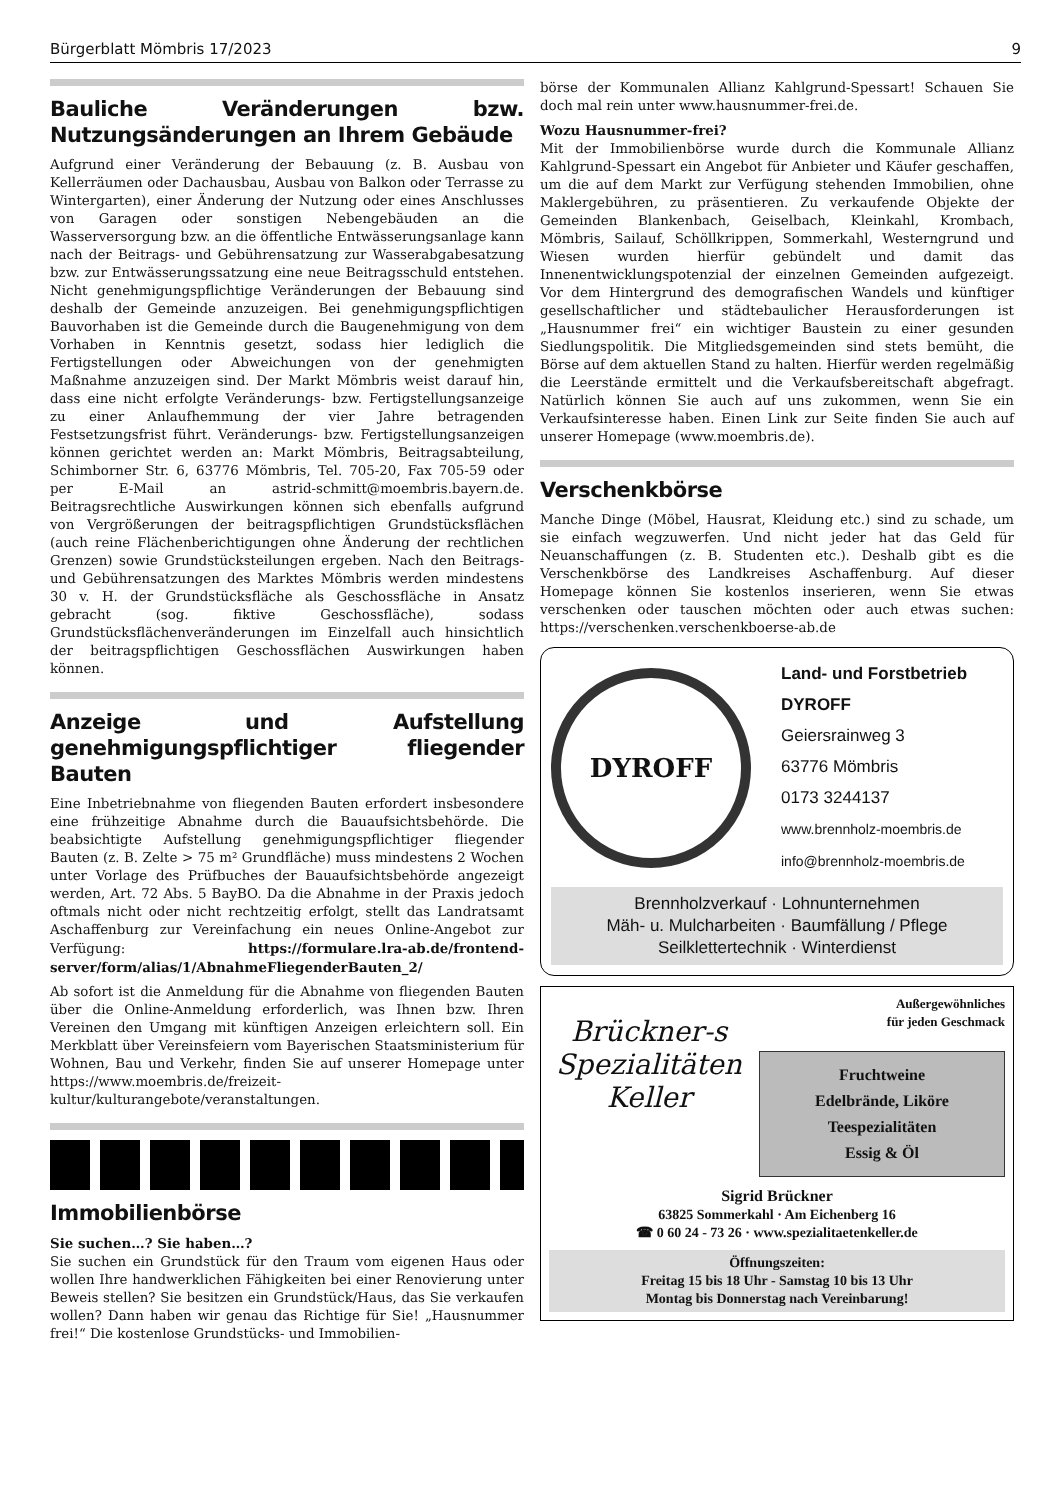Bürgerblatt Mömbris 17/2023 9
Bauliche Veränderungen bzw. Nutzungsänderungen an Ihrem Gebäude
Aufgrund einer Veränderung der Bebauung (z. B. Ausbau von Kellerräumen oder Dachausbau, Ausbau von Balkon oder Terrasse zu Wintergarten), einer Änderung der Nutzung oder eines Anschlusses von Garagen oder sonstigen Nebengebäuden an die Wasserversorgung bzw. an die öffentliche Entwässerungsanlage kann nach der Beitrags- und Gebührensatzung zur Wasserabgabesatzung bzw. zur Entwässerungssatzung eine neue Beitragsschuld entstehen. Nicht genehmigungspflichtige Veränderungen der Bebauung sind deshalb der Gemeinde anzuzeigen. Bei genehmigungspflichtigen Bauvorhaben ist die Gemeinde durch die Baugenehmigung von dem Vorhaben in Kenntnis gesetzt, sodass hier lediglich die Fertigstellungen oder Abweichungen von der genehmigten Maßnahme anzuzeigen sind. Der Markt Mömbris weist darauf hin, dass eine nicht erfolgte Veränderungs- bzw. Fertigstellungsanzeige zu einer Anlaufhemmung der vier Jahre betragenden Festsetzungsfrist führt. Veränderungs- bzw. Fertigstellungsanzeigen können gerichtet werden an: Markt Mömbris, Beitragsabteilung, Schimborner Str. 6, 63776 Mömbris, Tel. 705-20, Fax 705-59 oder per E-Mail an astrid-schmitt@moembris.bayern.de. Beitragsrechtliche Auswirkungen können sich ebenfalls aufgrund von Vergrößerungen der beitragspflichtigen Grundstücksflächen (auch reine Flächenberichtigungen ohne Änderung der rechtlichen Grenzen) sowie Grundstücksteilungen ergeben. Nach den Beitrags- und Gebührensatzungen des Marktes Mömbris werden mindestens 30 v. H. der Grundstücksfläche als Geschossfläche in Ansatz gebracht (sog. fiktive Geschossfläche), sodass Grundstücksflächenveränderungen im Einzelfall auch hinsichtlich der beitragspflichtigen Geschossflächen Auswirkungen haben können.
Anzeige und Aufstellung genehmigungspflichtiger fliegender Bauten
Eine Inbetriebnahme von fliegenden Bauten erfordert insbesondere eine frühzeitige Abnahme durch die Bauaufsichtsbehörde. Die beabsichtigte Aufstellung genehmigungspflichtiger fliegender Bauten (z. B. Zelte > 75 m² Grundfläche) muss mindestens 2 Wochen unter Vorlage des Prüfbuches der Bauaufsichtsbehörde angezeigt werden, Art. 72 Abs. 5 BayBO. Da die Abnahme in der Praxis jedoch oftmals nicht oder nicht rechtzeitig erfolgt, stellt das Landratsamt Aschaffenburg zur Vereinfachung ein neues Online-Angebot zur Verfügung: https://formulare.lra-ab.de/frontend-server/form/alias/1/AbnahmeFliegenderBauten_2/
Ab sofort ist die Anmeldung für die Abnahme von fliegenden Bauten über die Online-Anmeldung erforderlich, was Ihnen bzw. Ihren Vereinen den Umgang mit künftigen Anzeigen erleichtern soll. Ein Merkblatt über Vereinsfeiern vom Bayerischen Staatsministerium für Wohnen, Bau und Verkehr, finden Sie auf unserer Homepage unter https://www.moembris.de/freizeit-kultur/kulturangebote/veranstaltungen.
Immobilienbörse
Sie suchen…? Sie haben…?
Sie suchen ein Grundstück für den Traum vom eigenen Haus oder wollen Ihre handwerklichen Fähigkeiten bei einer Renovierung unter Beweis stellen? Sie besitzen ein Grundstück/Haus, das Sie verkaufen wollen? Dann haben wir genau das Richtige für Sie! „Hausnummer frei!“ Die kostenlose Grundstücks- und Immobilien-
börse der Kommunalen Allianz Kahlgrund-Spessart! Schauen Sie doch mal rein unter www.hausnummer-frei.de.
Wozu Hausnummer-frei?
Mit der Immobilienbörse wurde durch die Kommunale Allianz Kahlgrund-Spessart ein Angebot für Anbieter und Käufer geschaffen, um die auf dem Markt zur Verfügung stehenden Immobilien, ohne Maklergebühren, zu präsentieren. Zu verkaufende Objekte der Gemeinden Blankenbach, Geiselbach, Kleinkahl, Krombach, Mömbris, Sailauf, Schöllkrippen, Sommerkahl, Westerngrund und Wiesen wurden hierfür gebündelt und damit das Innenentwicklungspotenzial der einzelnen Gemeinden aufgezeigt. Vor dem Hintergrund des demografischen Wandels und künftiger gesellschaftlicher und städtebaulicher Herausforderungen ist „Hausnummer frei“ ein wichtiger Baustein zu einer gesunden Siedlungspolitik. Die Mitgliedsgemeinden sind stets bemüht, die Börse auf dem aktuellen Stand zu halten. Hierfür werden regelmäßig die Leerstände ermittelt und die Verkaufsbereitschaft abgefragt. Natürlich können Sie auch auf uns zukommen, wenn Sie ein Verkaufsinteresse haben. Einen Link zur Seite finden Sie auch auf unserer Homepage (www.moembris.de).
Verschenkbörse
Manche Dinge (Möbel, Hausrat, Kleidung etc.) sind zu schade, um sie einfach wegzuwerfen. Und nicht jeder hat das Geld für Neuanschaffungen (z. B. Studenten etc.). Deshalb gibt es die Verschenkbörse des Landkreises Aschaffenburg. Auf dieser Homepage können Sie kostenlos inserieren, wenn Sie etwas verschenken oder tauschen möchten oder auch etwas suchen: https://verschenken.verschenkboerse-ab.de
DYROFF
Land- und Forstbetrieb
DYROFF
Geiersrainweg 3
63776 Mömbris
0173 3244137
www.brennholz-moembris.de
info@brennholz-moembris.de
Brennholzverkauf · Lohnunternehmen
Mäh- u. Mulcharbeiten · Baumfällung / Pflege
Seilklettertechnik · Winterdienst
Brückner-s
Spezialitäten
Keller
Außergewöhnliches
für jeden Geschmack
Fruchtweine
Edelbrände, Liköre
Teespezialitäten
Essig & Öl
Sigrid Brückner
63825 Sommerkahl · Am Eichenberg 16
☎ 0 60 24 - 73 26 · www.spezialitaetenkeller.de
Öffnungszeiten:
Freitag 15 bis 18 Uhr - Samstag 10 bis 13 Uhr
Montag bis Donnerstag nach Vereinbarung!